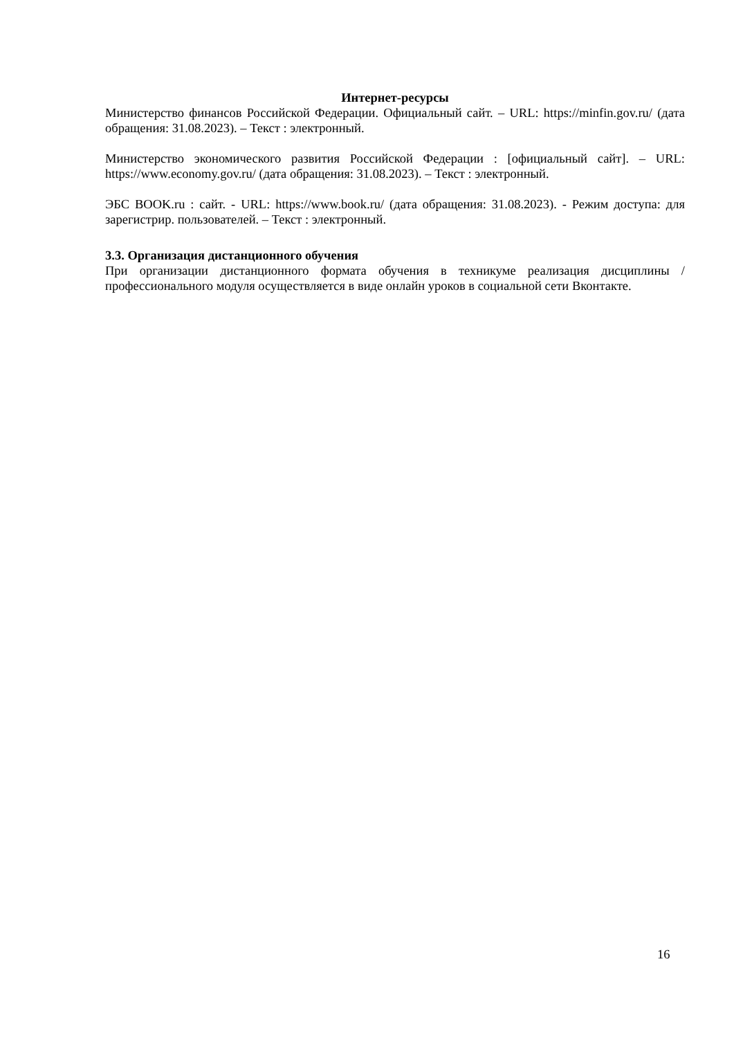Интернет-ресурсы
Министерство финансов Российской Федерации. Официальный сайт. – URL: https://minfin.gov.ru/ (дата обращения: 31.08.2023). – Текст : электронный.
Министерство экономического развития Российской Федерации : [официальный сайт]. – URL: https://www.economy.gov.ru/ (дата обращения: 31.08.2023). – Текст : электронный.
ЭБС BOOK.ru : сайт. - URL: https://www.book.ru/ (дата обращения: 31.08.2023). - Режим доступа: для зарегистрир. пользователей. – Текст : электронный.
3.3. Организация дистанционного обучения
При организации дистанционного формата обучения в техникуме реализация дисциплины / профессионального модуля осуществляется в виде онлайн уроков в социальной сети Вконтакте.
16